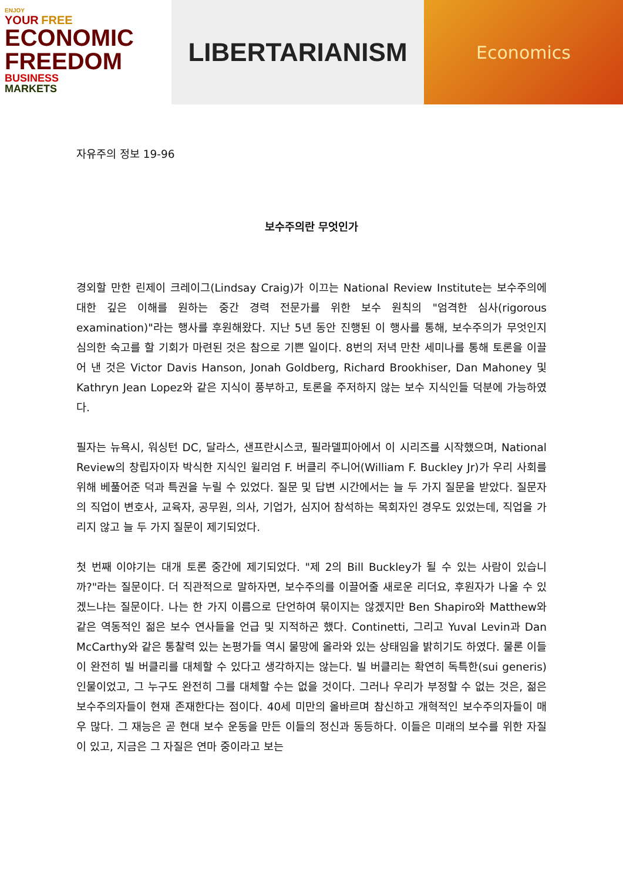ENJOY
YOUR FREE
ECONOMIC
FREEDOM
BUSINESS
MARKETS
LIBERTARIANISM
Economics
자유주의 정보 19-96
보수주의란 무엇인가
경외할 만한 린제이 크레이그(Lindsay Craig)가 이끄는 National Review Institute는 보수주의에 대한 깊은 이해를 원하는 중간 경력 전문가를 위한 보수 원칙의 "엄격한 심사(rigorous examination)"라는 행사를 후원해왔다. 지난 5년 동안 진행된 이 행사를 통해, 보수주의가 무엇인지 심의한 숙고를 할 기회가 마련된 것은 참으로 기쁜 일이다. 8번의 저녁 만찬 세미나를 통해 토론을 이끌어 낸 것은 Victor Davis Hanson, Jonah Goldberg, Richard Brookhiser, Dan Mahoney 및 Kathryn Jean Lopez와 같은 지식이 풍부하고, 토론을 주저하지 않는 보수 지식인들 덕분에 가능하였다.
필자는 뉴욕시, 워싱턴 DC, 달라스, 샌프란시스코, 필라델피아에서 이 시리즈를 시작했으며, National Review의 창립자이자 박식한 지식인 윌리엄 F. 버클리 주니어(William F. Buckley Jr)가 우리 사회를 위해 베풀어준 덕과 특권을 누릴 수 있었다. 질문 및 답변 시간에서는 늘 두 가지 질문을 받았다. 질문자의 직업이 변호사, 교육자, 공무원, 의사, 기업가, 심지어 참석하는 목회자인 경우도 있었는데, 직업을 가리지 않고 늘 두 가지 질문이 제기되었다.
첫 번째 이야기는 대개 토론 중간에 제기되었다. "제 2의 Bill Buckley가 될 수 있는 사람이 있습니까?"라는 질문이다. 더 직관적으로 말하자면, 보수주의를 이끌어줄 새로운 리더요, 후원자가 나올 수 있겠느냐는 질문이다. 나는 한 가지 이름으로 단언하여 묶이지는 않겠지만 Ben Shapiro와 Matthew와 같은 역동적인 젊은 보수 연사들을 언급 및 지적하곤 했다. Continetti, 그리고 Yuval Levin과 Dan McCarthy와 같은 통찰력 있는 논평가들 역시 물망에 올라와 있는 상태임을 밝히기도 하였다. 물론 이들이 완전히 빌 버클리를 대체할 수 있다고 생각하지는 않는다. 빌 버클리는 확연히 독특한(sui generis) 인물이었고, 그 누구도 완전히 그를 대체할 수는 없을 것이다. 그러나 우리가 부정할 수 없는 것은, 젊은 보수주의자들이 현재 존재한다는 점이다. 40세 미만의 올바르며 참신하고 개혁적인 보수주의자들이 매우 많다. 그 재능은 곧 현대 보수 운동을 만든 이들의 정신과 동등하다. 이들은 미래의 보수를 위한 자질이 있고, 지금은 그 자질은 연마 중이라고 보는